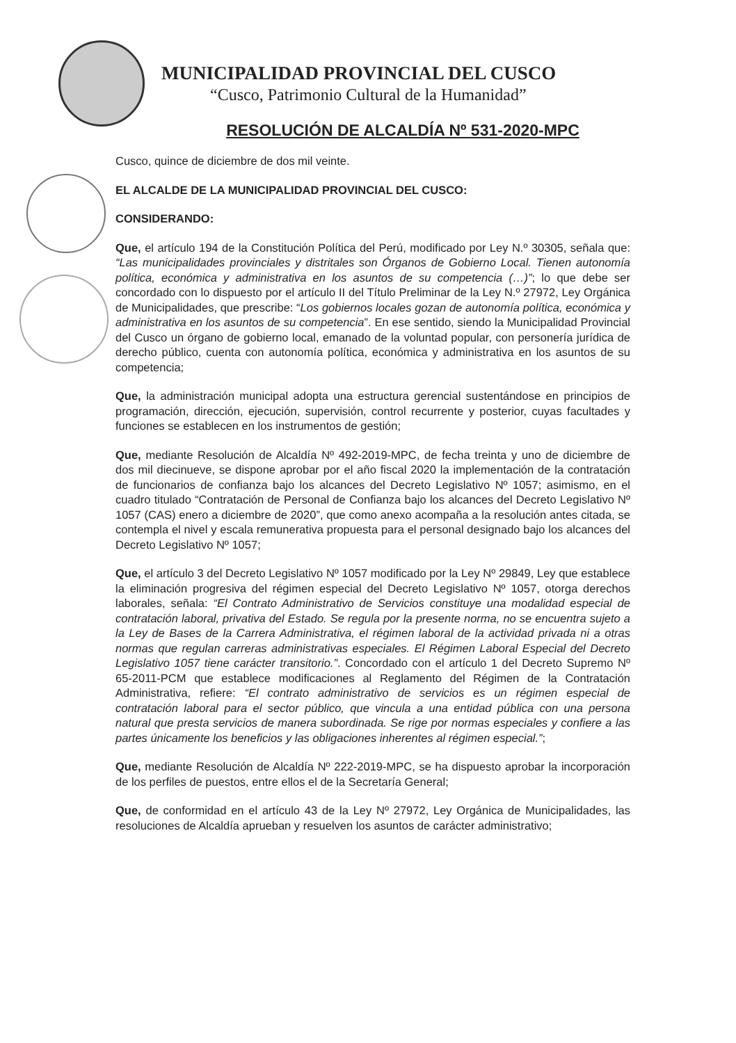MUNICIPALIDAD PROVINCIAL DEL CUSCO
“Cusco, Patrimonio Cultural de la Humanidad”
RESOLUCIÓN DE ALCALDÍA Nº 531-2020-MPC
Cusco, quince de diciembre de dos mil veinte.
EL ALCALDE DE LA MUNICIPALIDAD PROVINCIAL DEL CUSCO:
CONSIDERANDO:
Que, el artículo 194 de la Constitución Política del Perú, modificado por Ley N.º 30305, señala que: “Las municipalidades provinciales y distritales son Órganos de Gobierno Local. Tienen autonomía política, económica y administrativa en los asuntos de su competencia (…)”; lo que debe ser concordado con lo dispuesto por el artículo II del Título Preliminar de la Ley N.º 27972, Ley Orgánica de Municipalidades, que prescribe: “Los gobiernos locales gozan de autonomía política, económica y administrativa en los asuntos de su competencia”. En ese sentido, siendo la Municipalidad Provincial del Cusco un órgano de gobierno local, emanado de la voluntad popular, con personería jurídica de derecho público, cuenta con autonomía política, económica y administrativa en los asuntos de su competencia;
Que, la administración municipal adopta una estructura gerencial sustentándose en principios de programación, dirección, ejecución, supervisión, control recurrente y posterior, cuyas facultades y funciones se establecen en los instrumentos de gestión;
Que, mediante Resolución de Alcaldía Nº 492-2019-MPC, de fecha treinta y uno de diciembre de dos mil diecinueve, se dispone aprobar por el año fiscal 2020 la implementación de la contratación de funcionarios de confianza bajo los alcances del Decreto Legislativo Nº 1057; asimismo, en el cuadro titulado “Contratación de Personal de Confianza bajo los alcances del Decreto Legislativo Nº 1057 (CAS) enero a diciembre de 2020”, que como anexo acompaña a la resolución antes citada, se contempla el nivel y escala remunerativa propuesta para el personal designado bajo los alcances del Decreto Legislativo Nº 1057;
Que, el artículo 3 del Decreto Legislativo Nº 1057 modificado por la Ley Nº 29849, Ley que establece la eliminación progresiva del régimen especial del Decreto Legislativo Nº 1057, otorga derechos laborales, señala: “El Contrato Administrativo de Servicios constituye una modalidad especial de contratación laboral, privativa del Estado. Se regula por la presente norma, no se encuentra sujeto a la Ley de Bases de la Carrera Administrativa, el régimen laboral de la actividad privada ni a otras normas que regulan carreras administrativas especiales. El Régimen Laboral Especial del Decreto Legislativo 1057 tiene carácter transitorio.”. Concordado con el artículo 1 del Decreto Supremo Nº 65-2011-PCM que establece modificaciones al Reglamento del Régimen de la Contratación Administrativa, refiere: “El contrato administrativo de servicios es un régimen especial de contratación laboral para el sector público, que vincula a una entidad pública con una persona natural que presta servicios de manera subordinada. Se rige por normas especiales y confiere a las partes únicamente los beneficios y las obligaciones inherentes al régimen especial.”;
Que, mediante Resolución de Alcaldía Nº 222-2019-MPC, se ha dispuesto aprobar la incorporación de los perfiles de puestos, entre ellos el de la Secretaría General;
Que, de conformidad en el artículo 43 de la Ley Nº 27972, Ley Orgánica de Municipalidades, las resoluciones de Alcaldía aprueban y resuelven los asuntos de carácter administrativo;